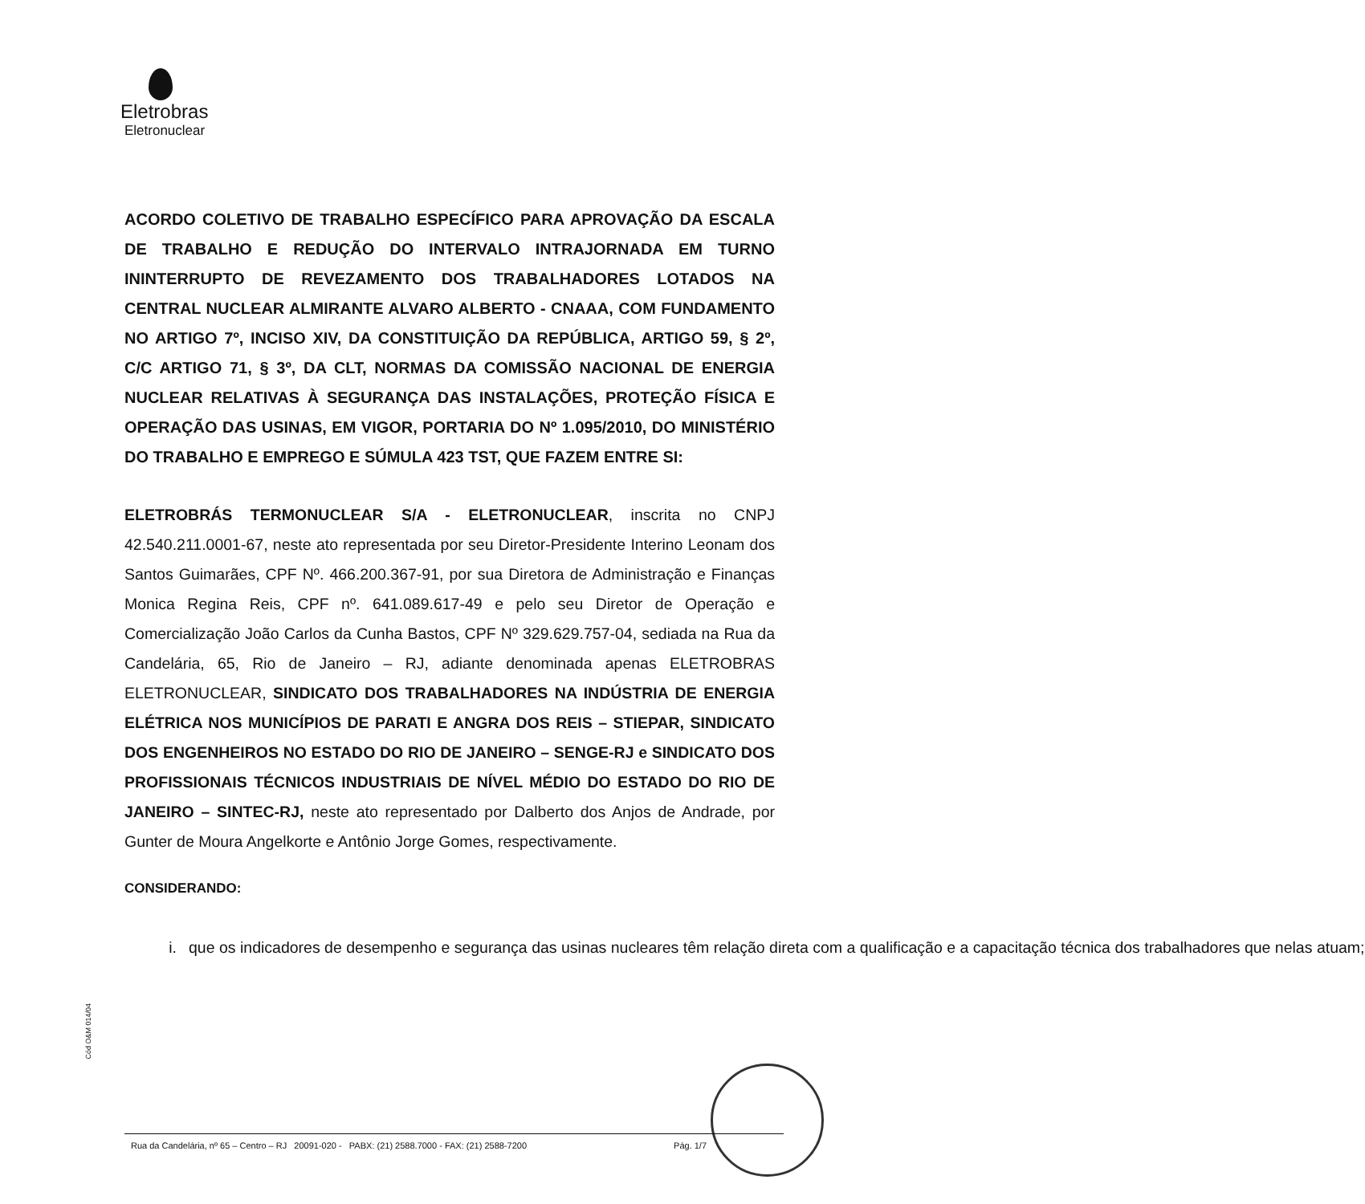Eletrobras
Eletronuclear
ACORDO COLETIVO DE TRABALHO ESPECÍFICO PARA APROVAÇÃO DA ESCALA DE TRABALHO E REDUÇÃO DO INTERVALO INTRAJORNADA EM TURNO ININTERRUPTO DE REVEZAMENTO DOS TRABALHADORES LOTADOS NA CENTRAL NUCLEAR ALMIRANTE ALVARO ALBERTO - CNAAA, COM FUNDAMENTO NO ARTIGO 7º, INCISO XIV, DA CONSTITUIÇÃO DA REPÚBLICA, ARTIGO 59, § 2º, C/C ARTIGO 71, § 3º, DA CLT, NORMAS DA COMISSÃO NACIONAL DE ENERGIA NUCLEAR RELATIVAS À SEGURANÇA DAS INSTALAÇÕES, PROTEÇÃO FÍSICA E OPERAÇÃO DAS USINAS, EM VIGOR, PORTARIA DO Nº 1.095/2010, DO MINISTÉRIO DO TRABALHO E EMPREGO E SÚMULA 423 TST, QUE FAZEM ENTRE SI:
ELETROBRÁS TERMONUCLEAR S/A - ELETRONUCLEAR, inscrita no CNPJ 42.540.211.0001-67, neste ato representada por seu Diretor-Presidente Interino Leonam dos Santos Guimarães, CPF Nº. 466.200.367-91, por sua Diretora de Administração e Finanças Monica Regina Reis, CPF nº. 641.089.617-49 e pelo seu Diretor de Operação e Comercialização João Carlos da Cunha Bastos, CPF Nº 329.629.757-04, sediada na Rua da Candelária, 65, Rio de Janeiro – RJ, adiante denominada apenas ELETROBRAS ELETRONUCLEAR, SINDICATO DOS TRABALHADORES NA INDÚSTRIA DE ENERGIA ELÉTRICA NOS MUNICÍPIOS DE PARATI E ANGRA DOS REIS – STIEPAR, SINDICATO DOS ENGENHEIROS NO ESTADO DO RIO DE JANEIRO – SENGE-RJ e SINDICATO DOS PROFISSIONAIS TÉCNICOS INDUSTRIAIS DE NÍVEL MÉDIO DO ESTADO DO RIO DE JANEIRO – SINTEC-RJ, neste ato representado por Dalberto dos Anjos de Andrade, por Gunter de Moura Angelkorte e Antônio Jorge Gomes, respectivamente.
CONSIDERANDO:
i. que os indicadores de desempenho e segurança das usinas nucleares têm relação direta com a qualificação e a capacitação técnica dos trabalhadores que nelas atuam;
Cód O&M 014/04
Rua da Candelária, nº 65 – Centro – RJ 20091-020 - PABX: (21) 2588.7000 - FAX: (21) 2588-7200 Pág. 1/7